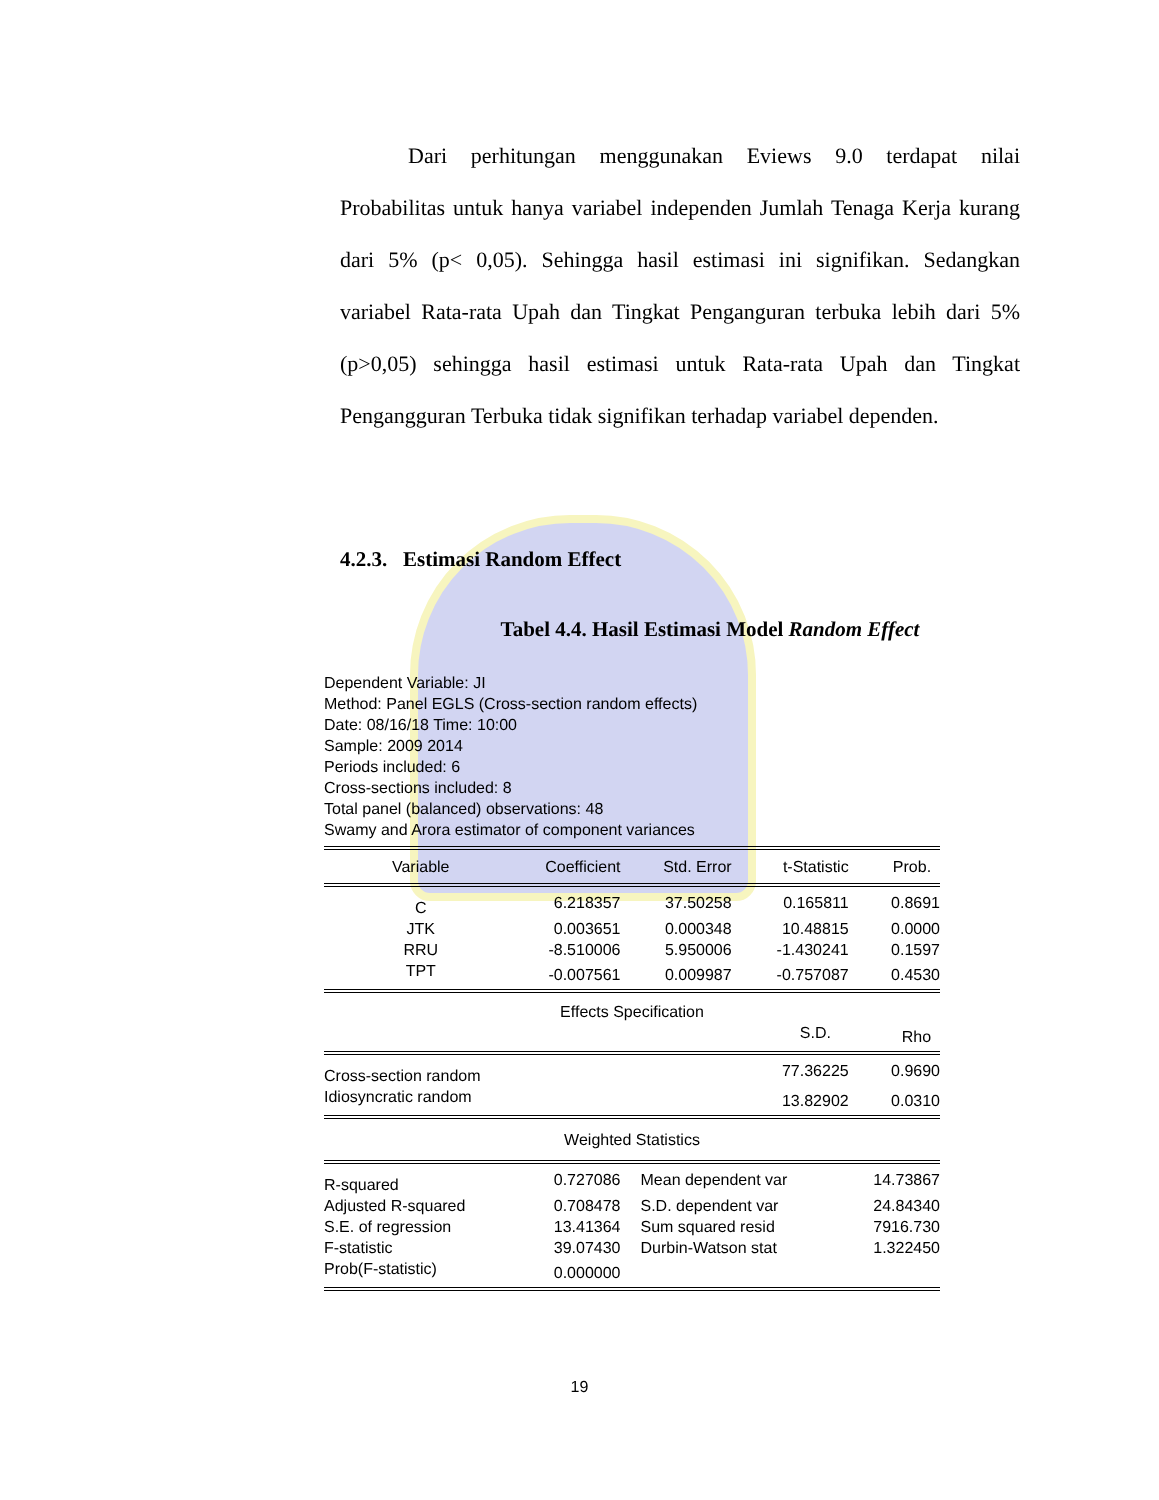Dari perhitungan menggunakan Eviews 9.0 terdapat nilai Probabilitas untuk hanya variabel independen Jumlah Tenaga Kerja kurang dari 5% (p< 0,05). Sehingga hasil estimasi ini signifikan. Sedangkan variabel Rata-rata Upah dan Tingkat Penganguran terbuka lebih dari 5% (p>0,05) sehingga hasil estimasi untuk Rata-rata Upah dan Tingkat Pengangguran Terbuka tidak signifikan terhadap variabel dependen.
4.2.3. Estimasi Random Effect
Tabel 4.4. Hasil Estimasi Model Random Effect
Dependent Variable: JI
Method: Panel EGLS (Cross-section random effects)
Date: 08/16/18 Time: 10:00
Sample: 2009 2014
Periods included: 6
Cross-sections included: 8
Total panel (balanced) observations: 48
Swamy and Arora estimator of component variances
| Variable | Coefficient | Std. Error | t-Statistic | Prob. |
| --- | --- | --- | --- | --- |
| C | 6.218357 | 37.50258 | 0.165811 | 0.8691 |
| JTK | 0.003651 | 0.000348 | 10.48815 | 0.0000 |
| RRU | -8.510006 | 5.950006 | -1.430241 | 0.1597 |
| TPT | -0.007561 | 0.009987 | -0.757087 | 0.4530 |
| Effects Specification | | | | |
| | | | S.D. | Rho |
| Cross-section random | | | 77.36225 | 0.9690 |
| Idiosyncratic random | | | 13.82902 | 0.0310 |
| Weighted Statistics | | | | |
| R-squared | 0.727086 | Mean dependent var | | 14.73867 |
| Adjusted R-squared | 0.708478 | S.D. dependent var | | 24.84340 |
| S.E. of regression | 13.41364 | Sum squared resid | | 7916.730 |
| F-statistic | 39.07430 | Durbin-Watson stat | | 1.322450 |
| Prob(F-statistic) | 0.000000 | | | |
19